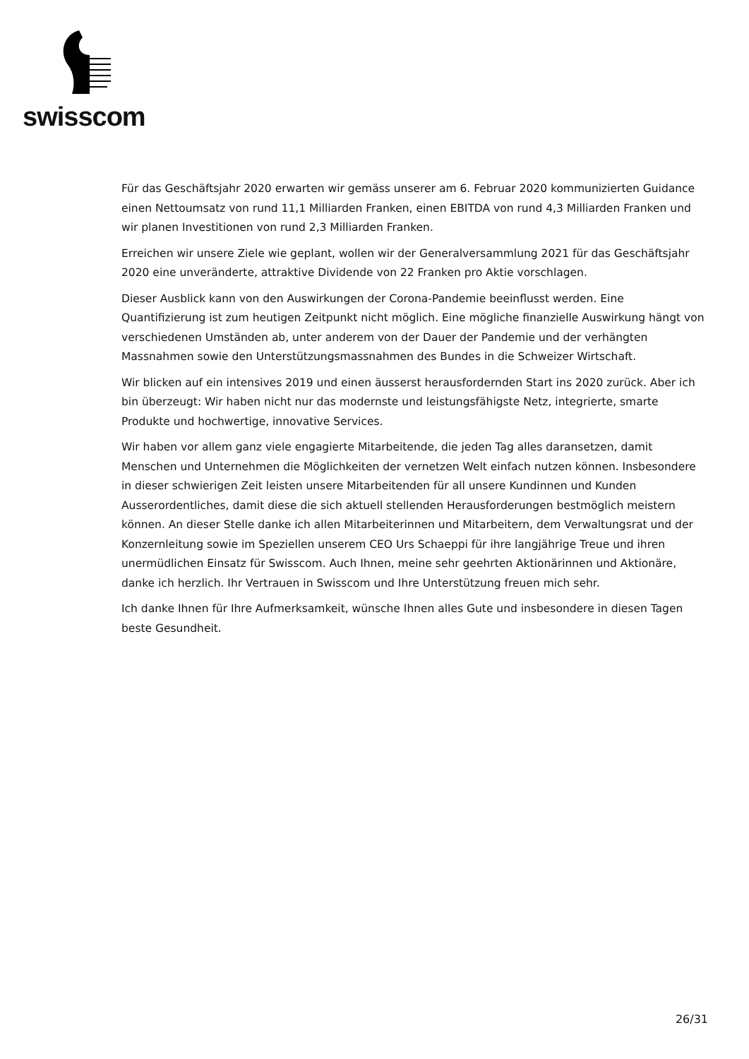swisscom
Für das Geschäftsjahr 2020 erwarten wir gemäss unserer am 6. Februar 2020 kommunizierten Guidance einen Nettoumsatz von rund 11,1 Milliarden Franken, einen EBITDA von rund 4,3 Milliarden Franken und wir planen Investitionen von rund 2,3 Milliarden Franken.
Erreichen wir unsere Ziele wie geplant, wollen wir der Generalversammlung 2021 für das Geschäftsjahr 2020 eine unveränderte, attraktive Dividende von 22 Franken pro Aktie vorschlagen.
Dieser Ausblick kann von den Auswirkungen der Corona-Pandemie beeinflusst werden. Eine Quantifizierung ist zum heutigen Zeitpunkt nicht möglich. Eine mögliche finanzielle Auswirkung hängt von verschiedenen Umständen ab, unter anderem von der Dauer der Pandemie und der verhängten Massnahmen sowie den Unterstützungsmassnahmen des Bundes in die Schweizer Wirtschaft.
Wir blicken auf ein intensives 2019 und einen äusserst herausfordernden Start ins 2020 zurück. Aber ich bin überzeugt: Wir haben nicht nur das modernste und leistungsfähigste Netz, integrierte, smarte Produkte und hochwertige, innovative Services.
Wir haben vor allem ganz viele engagierte Mitarbeitende, die jeden Tag alles daransetzen, damit Menschen und Unternehmen die Möglichkeiten der vernetzen Welt einfach nutzen können. Insbesondere in dieser schwierigen Zeit leisten unsere Mitarbeitenden für all unsere Kundinnen und Kunden Ausserordentliches, damit diese die sich aktuell stellenden Herausforderungen bestmöglich meistern können. An dieser Stelle danke ich allen Mitarbeiterinnen und Mitarbeitern, dem Verwaltungsrat und der Konzernleitung sowie im Speziellen unserem CEO Urs Schaeppi für ihre langjährige Treue und ihren unermüdlichen Einsatz für Swisscom. Auch Ihnen, meine sehr geehrten Aktionärinnen und Aktionäre, danke ich herzlich. Ihr Vertrauen in Swisscom und Ihre Unterstützung freuen mich sehr.
Ich danke Ihnen für Ihre Aufmerksamkeit, wünsche Ihnen alles Gute und insbesondere in diesen Tagen beste Gesundheit.
26/31